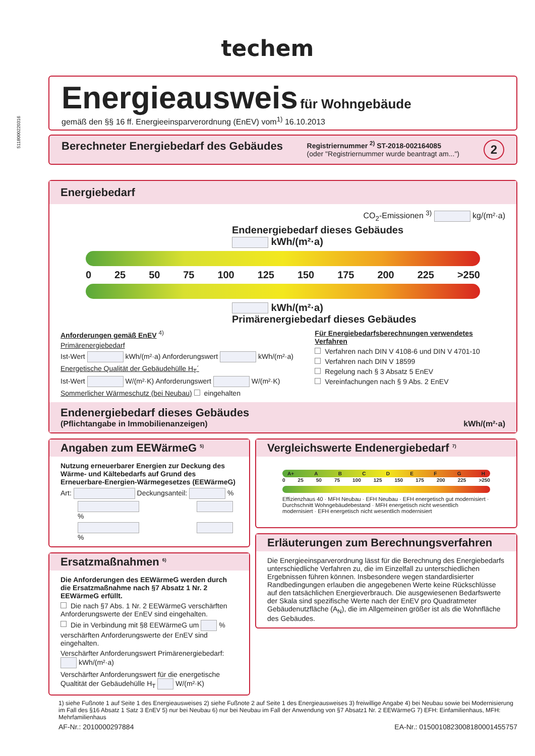techem
Energieausweis für Wohngebäude
gemäß den §§ 16 ff. Energieeinsparverordnung (EnEV) vom<sup>1)</sup> 16.10.2013
Berechneter Energiebedarf des Gebäudes Registriernummer <sup>2)</sup> ST-2018-002164085
(oder "Registriernummer wurde beantragt am...") 2
Energiebedarf
CO<sub>2</sub>-Emissionen <sup>3)</sup> kg/(m²·a)
Endenergiebedarf dieses Gebäudes
kWh/(m²·a)
0 25 50 75 100 125 150 175 200 225 >250
kWh/(m²·a)
Primärenergiebedarf dieses Gebäudes
Anforderungen gemäß EnEV <sup>4)</sup>
Primärenergiebedarf
Ist-Wert kWh/(m²·a) Anforderungswert kWh/(m²·a)
Energetische Qualität der Gebäudehülle H<sub>T</sub>´
Ist-Wert W/(m²·K) Anforderungswert W/(m²·K)
Sommerlicher Wärmeschutz (bei Neubau) eingehalten
Für Energiebedarfsberechnungen verwendetes Verfahren
Verfahren nach DIN V 4108-6 und DIN V 4701-10
Verfahren nach DIN V 18599
Regelung nach § 3 Absatz 5 EnEV
Vereinfachungen nach § 9 Abs. 2 EnEV
Endenergiebedarf dieses Gebäudes
(Pflichtangabe in Immobilienanzeigen) kWh/(m²·a)
Angaben zum EEWärmeG <sup>5)</sup>
Nutzung erneuerbarer Energien zur Deckung des Wärme- und Kältebedarfs auf Grund des Erneuerbare-Energien-Wärmegesetzes (EEWärmeG)
Art: Deckungsanteil: %
%
%
Ersatzmaßnahmen <sup>6)</sup>
Die Anforderungen des EEWärmeG werden durch die Ersatzmaßnahme nach §7 Absatz 1 Nr. 2 EEWärmeG erfüllt.
Die nach §7 Abs. 1 Nr. 2 EEWärmeG verschärften Anforderungswerte der EnEV sind eingehalten.
Die in Verbindung mit §8 EEWärmeG um % verschärften Anforderungswerte der EnEV sind eingehalten.
Verschärfter Anforderungswert Primärenergiebedarf: kWh/(m²·a)
Verschärfter Anforderungswert für die energetische Qualtität der Gebäudehülle H<sub>T</sub> W/(m²·K)
Vergleichswerte Endenergiebedarf <sup>7)</sup>
A+ ABCDEFGH
0 25 50 75 100 125 150 175 200 225 >250
Effizienzhaus 40 · MFH Neubau · EFH Neubau · EFH energetisch gut modernisiert · Durchschnitt Wohngebäudebestand · MFH energetisch nicht wesentlich modernisiert · EFH energetisch nicht wesentlich modernisiert
Erläuterungen zum Berechnungsverfahren
Die Energieeinsparverordnung lässt für die Berechnung des Energiebedarfs unterschiedliche Verfahren zu, die im Einzelfall zu unterschiedlichen Ergebnissen führen können. Insbesondere wegen standardisierter Randbedingungen erlauben die angegebenen Werte keine Rückschlüsse auf den tatsächlichen Energieverbrauch. Die ausgewiesenen Bedarfswerte der Skala sind spezifische Werte nach der EnEV pro Quadratmeter Gebäudenutzfläche (A<sub>N</sub>), die im Allgemeinen größer ist als die Wohnfläche des Gebäudes.
1) siehe Fußnote 1 auf Seite 1 des Energieausweises 2) siehe Fußnote 2 auf Seite 1 des Energieausweises 3) freiwillige Angabe 4) bei Neubau sowie bei Modernisierung im Fall des §16 Absatz 1 Satz 3 EnEV 5) nur bei Neubau 6) nur bei Neubau im Fall der Anwendung von §7 Absatz1 Nr. 2 EEWärmeG 7) EFH: Einfamilienhaus, MFH: Mehrfamilienhaus
AF-Nr.: 2010000297884 EA-Nr.: 0150010823008180001455757
5118000220316